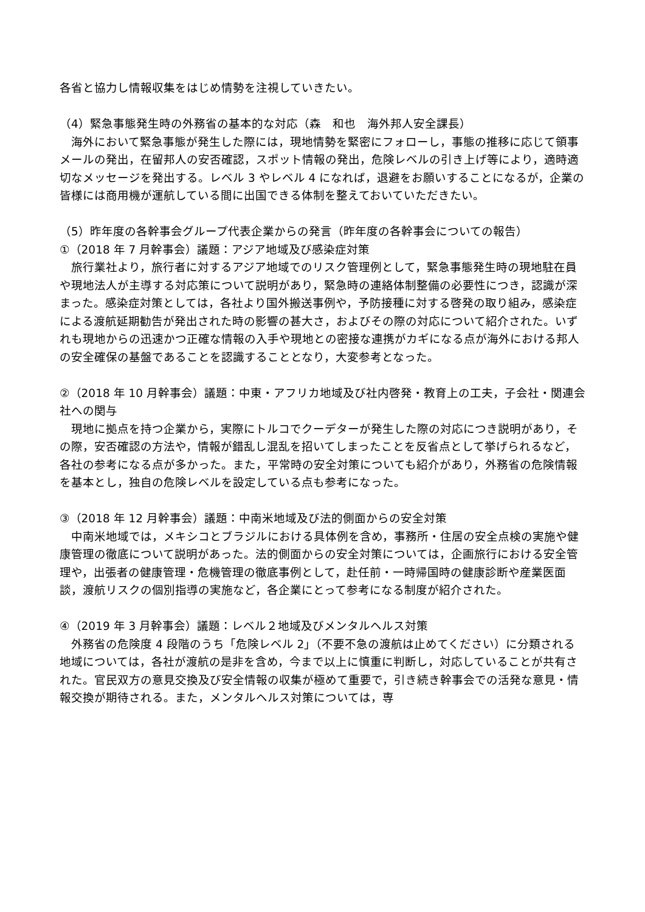各省と協力し情報収集をはじめ情勢を注視していきたい。
（4）緊急事態発生時の外務省の基本的な対応（森　和也　海外邦人安全課長）
　海外において緊急事態が発生した際には，現地情勢を緊密にフォローし，事態の推移に応じて領事メールの発出，在留邦人の安否確認，スポット情報の発出，危険レベルの引き上げ等により，適時適切なメッセージを発出する。レベル 3 やレベル 4 になれば，退避をお願いすることになるが，企業の皆様には商用機が運航している間に出国できる体制を整えておいていただきたい。
（5）昨年度の各幹事会グループ代表企業からの発言（昨年度の各幹事会についての報告）
①（2018 年 7 月幹事会）議題：アジア地域及び感染症対策
　旅行業社より，旅行者に対するアジア地域でのリスク管理例として，緊急事態発生時の現地駐在員や現地法人が主導する対応策について説明があり，緊急時の連絡体制整備の必要性につき，認識が深まった。感染症対策としては，各社より国外搬送事例や，予防接種に対する啓発の取り組み，感染症による渡航延期勧告が発出された時の影響の甚大さ，およびその際の対応について紹介された。いずれも現地からの迅速かつ正確な情報の入手や現地との密接な連携がカギになる点が海外における邦人の安全確保の基盤であることを認識することとなり，大変参考となった。
②（2018 年 10 月幹事会）議題：中東・アフリカ地域及び社内啓発・教育上の工夫，子会社・関連会社への関与
　現地に拠点を持つ企業から，実際にトルコでクーデターが発生した際の対応につき説明があり，その際，安否確認の方法や，情報が錯乱し混乱を招いてしまったことを反省点として挙げられるなど，各社の参考になる点が多かった。また，平常時の安全対策についても紹介があり，外務省の危険情報を基本とし，独自の危険レベルを設定している点も参考になった。
③（2018 年 12 月幹事会）議題：中南米地域及び法的側面からの安全対策
　中南米地域では，メキシコとブラジルにおける具体例を含め，事務所・住居の安全点検の実施や健康管理の徹底について説明があった。法的側面からの安全対策については，企画旅行における安全管理や，出張者の健康管理・危機管理の徹底事例として，赴任前・一時帰国時の健康診断や産業医面談，渡航リスクの個別指導の実施など，各企業にとって参考になる制度が紹介された。
④（2019 年 3 月幹事会）議題：レベル２地域及びメンタルヘルス対策
　外務省の危険度 4 段階のうち「危険レベル 2」（不要不急の渡航は止めてください）に分類される地域については，各社が渡航の是非を含め，今まで以上に慎重に判断し，対応していることが共有された。官民双方の意見交換及び安全情報の収集が極めて重要で，引き続き幹事会での活発な意見・情報交換が期待される。また，メンタルヘルス対策については，専